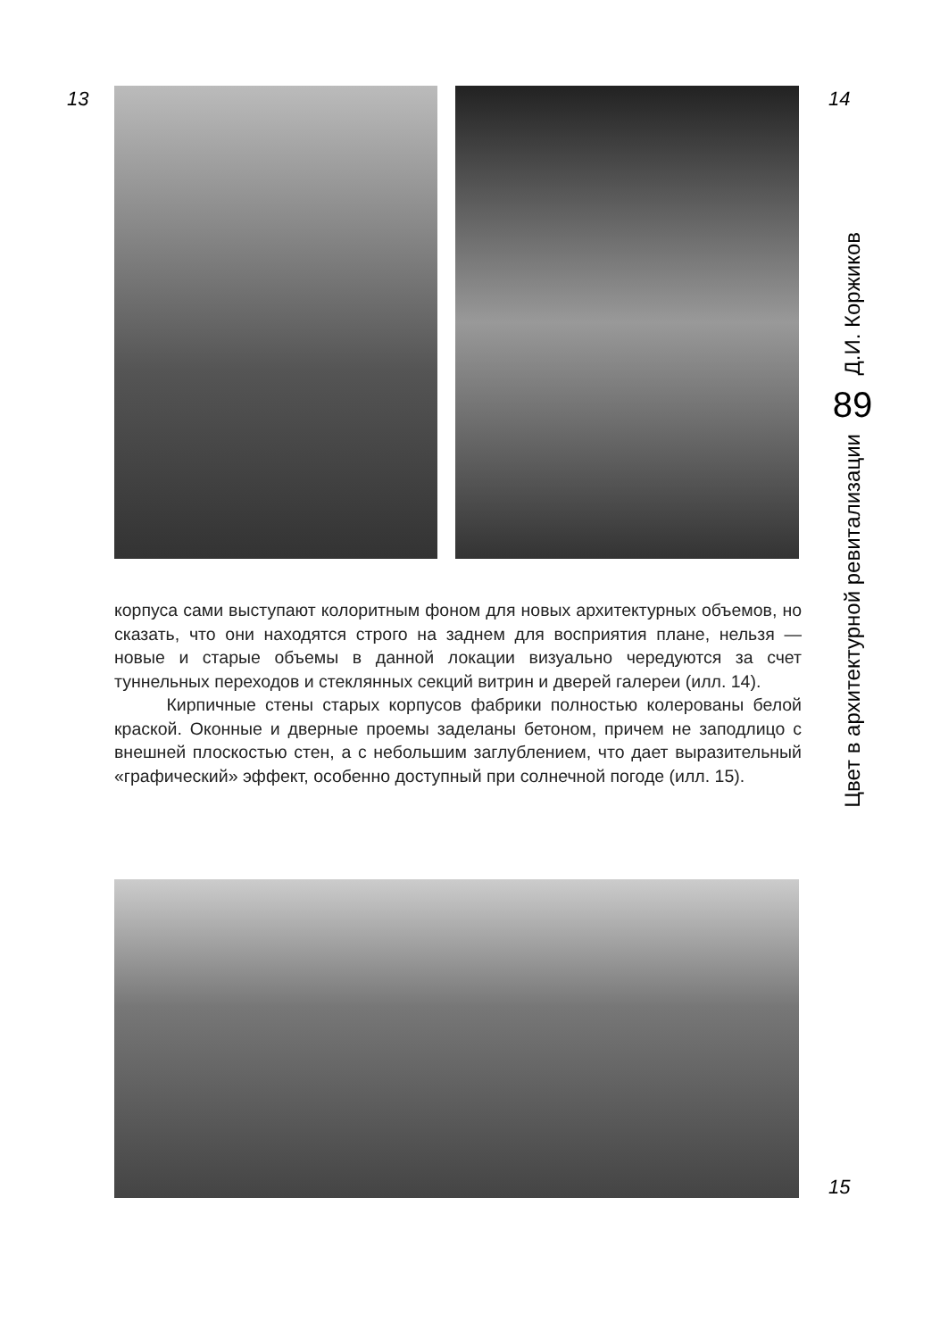13 14
Д.И. Коржиков
89
Цвет в архитектурной ревитализации
корпуса сами выступают колоритным фоном для новых архитектурных объемов, но сказать, что они находятся строго на заднем для восприятия плане, нельзя — новые и старые объемы в данной локации визуально чередуются за счет туннельных переходов и стеклянных секций витрин и дверей галереи (илл. 14).
Кирпичные стены старых корпусов фабрики полностью колерованы белой краской. Оконные и дверные проемы заделаны бетоном, причем не заподлицо с внешней плоскостью стен, а с небольшим заглублением, что дает выразительный «графический» эффект, особенно доступный при солнечной погоде (илл. 15).
15